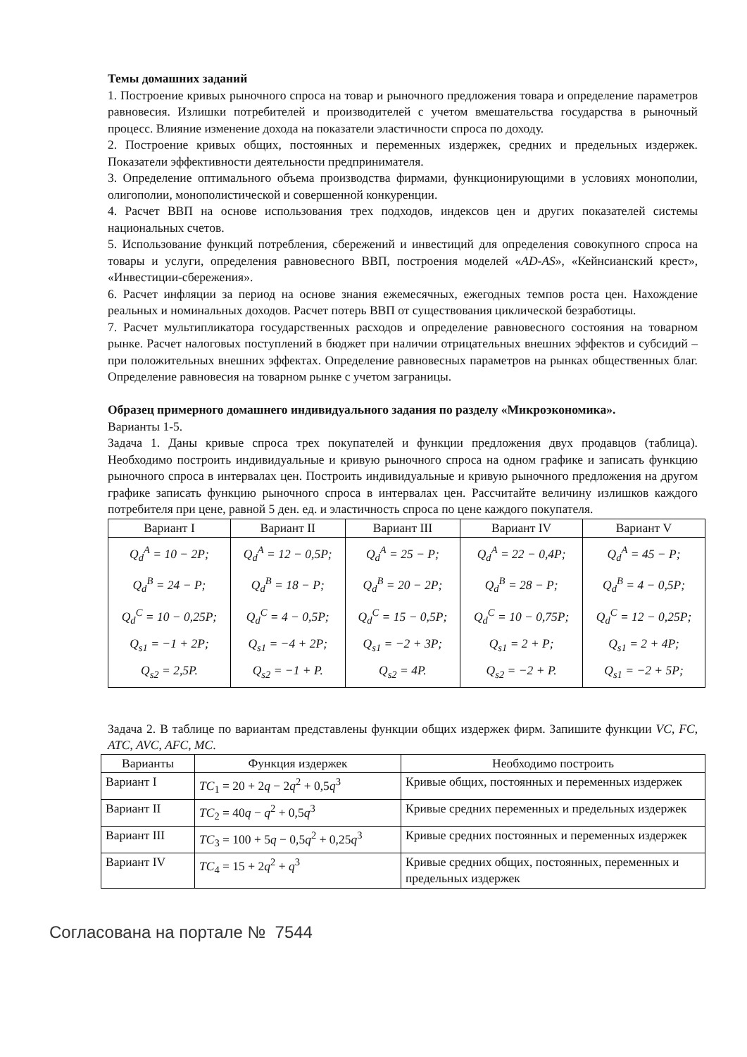Темы домашних заданий
1. Построение кривых рыночного спроса на товар и рыночного предложения товара и определение параметров равновесия. Излишки потребителей и производителей с учетом вмешательства государства в рыночный процесс. Влияние изменение дохода на показатели эластичности спроса по доходу.
2. Построение кривых общих, постоянных и переменных издержек, средних и предельных издержек. Показатели эффективности деятельности предпринимателя.
3. Определение оптимального объема производства фирмами, функционирующими в условиях монополии, олигополии, монополистической и совершенной конкуренции.
4. Расчет ВВП на основе использования трех подходов, индексов цен и других показателей системы национальных счетов.
5. Использование функций потребления, сбережений и инвестиций для определения совокупного спроса на товары и услуги, определения равновесного ВВП, построения моделей «AD-AS», «Кейнсианский крест», «Инвестиции-сбережения».
6. Расчет инфляции за период на основе знания ежемесячных, ежегодных темпов роста цен. Нахождение реальных и номинальных доходов. Расчет потерь ВВП от существования циклической безработицы.
7. Расчет мультипликатора государственных расходов и определение равновесного состояния на товарном рынке. Расчет налоговых поступлений в бюджет при наличии отрицательных внешних эффектов и субсидий – при положительных внешних эффектах. Определение равновесных параметров на рынках общественных благ. Определение равновесия на товарном рынке с учетом заграницы.
Образец примерного домашнего индивидуального задания по разделу «Микроэкономика».
Варианты 1-5.
Задача 1. Даны кривые спроса трех покупателей и функции предложения двух продавцов (таблица). Необходимо построить индивидуальные и кривую рыночного спроса на одном графике и записать функцию рыночного спроса в интервалах цен. Построить индивидуальные и кривую рыночного предложения на другом графике записать функцию рыночного спроса в интервалах цен. Рассчитайте величину излишков каждого потребителя при цене, равной 5 ден. ед. и эластичность спроса по цене каждого покупателя.
| Вариант I | Вариант II | Вариант III | Вариант IV | Вариант V |
| --- | --- | --- | --- | --- |
| Q<sub>d</sub><sup>A</sup> = 10 − 2P; Q<sub>d</sub><sup>B</sup> = 24 − P; Q<sub>d</sub><sup>C</sup> = 10 − 0,25P; Q<sub>s1</sub> = −1 + 2P; Q<sub>s2</sub> = 2,5P. | Q<sub>d</sub><sup>A</sup> = 12 − 0,5P; Q<sub>d</sub><sup>B</sup> = 18 − P; Q<sub>d</sub><sup>C</sup> = 4 − 0,5P; Q<sub>s1</sub> = −4 + 2P; Q<sub>s2</sub> = −1 + P. | Q<sub>d</sub><sup>A</sup> = 25 − P; Q<sub>d</sub><sup>B</sup> = 20 − 2P; Q<sub>d</sub><sup>C</sup> = 15 − 0,5P; Q<sub>s1</sub> = −2 + 3P; Q<sub>s2</sub> = 4P. | Q<sub>d</sub><sup>A</sup> = 22 − 0,4P; Q<sub>d</sub><sup>B</sup> = 28 − P; Q<sub>d</sub><sup>C</sup> = 10 − 0,75P; Q<sub>s1</sub> = 2 + P; Q<sub>s2</sub> = −2 + P. | Q<sub>d</sub><sup>A</sup> = 45 − P; Q<sub>d</sub><sup>B</sup> = 4 − 0,5P; Q<sub>d</sub><sup>C</sup> = 12 − 0,25P; Q<sub>s1</sub> = 2 + 4P; Q<sub>s1</sub> = −2 + 5P; |
Задача 2. В таблице по вариантам представлены функции общих издержек фирм. Запишите функции VC, FC, ATC, AVC, AFC, MC.
| Варианты | Функция издержек | Необходимо построить |
| --- | --- | --- |
| Вариант I | TC<sub>1</sub> = 20 + 2 q − 2 q<sup>2</sup> + 0,5 q<sup>3</sup> | Кривые общих, постоянных и переменных издержек |
| Вариант II | TC<sub>2</sub> = 40 q − q<sup>2</sup> + 0,5 q<sup>3</sup> | Кривые средних переменных и предельных издержек |
| Вариант III | TC<sub>3</sub> = 100 + 5 q − 0,5 q<sup>2</sup> + 0,25 q<sup>3</sup> | Кривые средних постоянных и переменных издержек |
| Вариант IV | TC<sub>4</sub> = 15 + 2 q<sup>2</sup> + q<sup>3</sup> | Кривые средних общих, постоянных, переменных и предельных издержек |
Согласована на портале № 7544